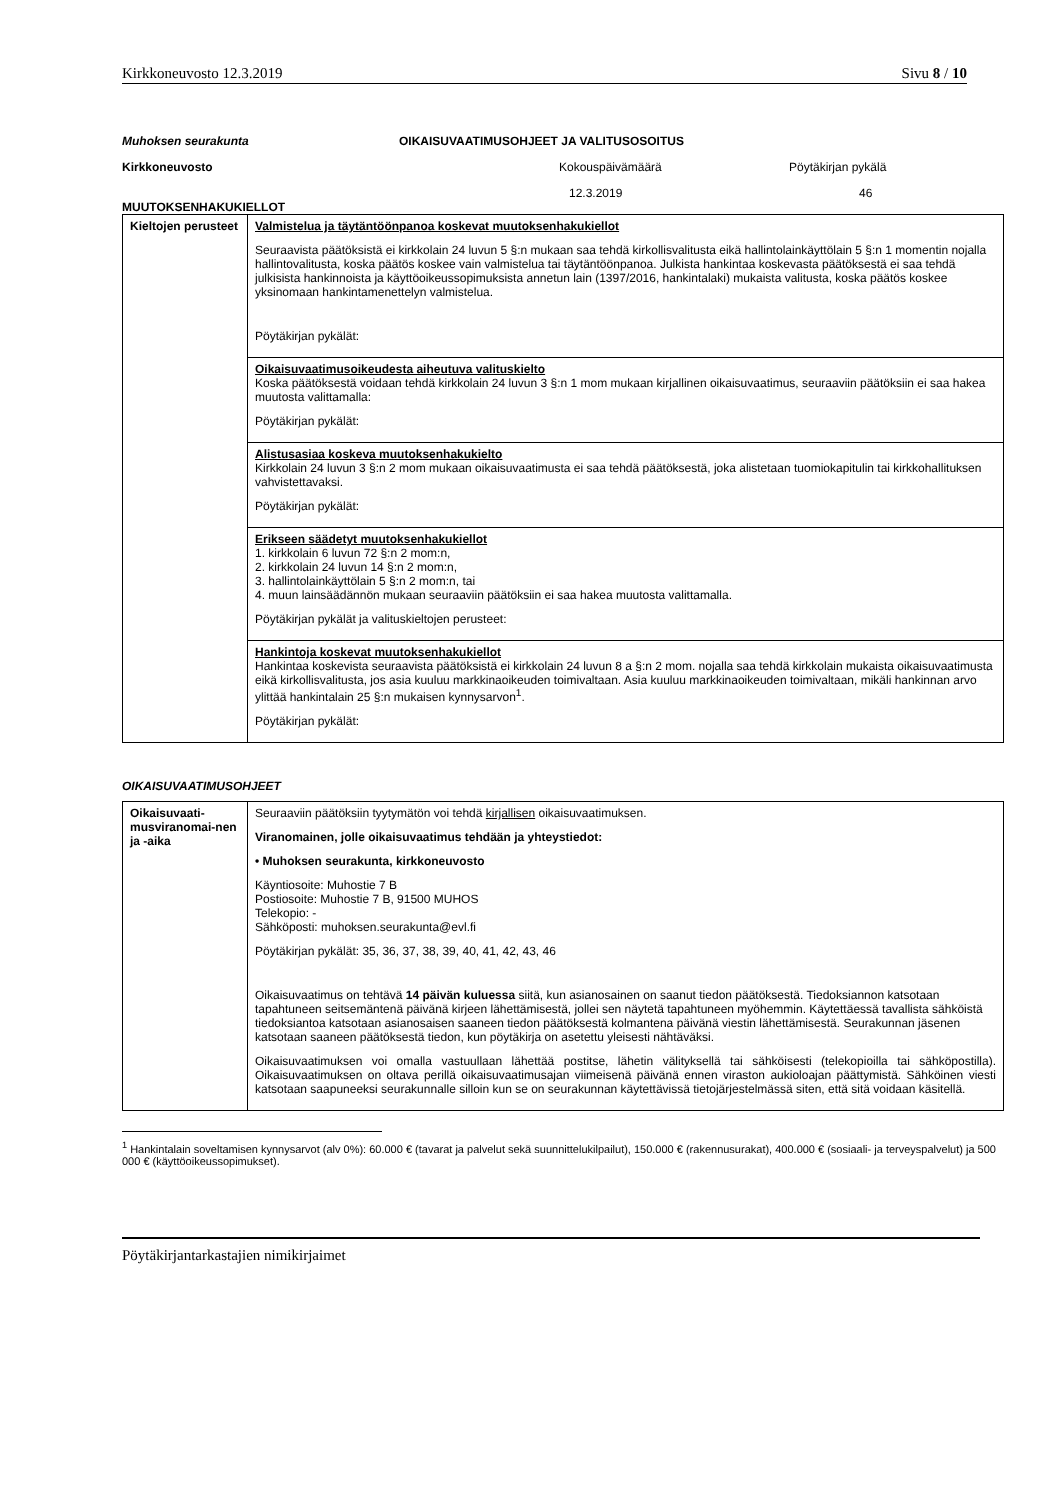Kirkkoneuvosto 12.3.2019 Sivu 8 / 10
Muhoksen seurakunta OIKAISUVAATIMUSOHJEET JA VALITUSOSOITUS Kirkkoneuvosto Kokouspäivämäärä Pöytäkirjan pykälä 12.3.2019 46
MUUTOKSENHAKUKIELLOT
| Kieltojen perusteet | Valmistelua ja täytäntöönpanoa koskevat muutoksenhakukiellot Seuraavista päätöksistä ei kirkkolain 24 luvun 5 §:n mukaan saa tehdä kirkollisvalitusta eikä hallintolainkäyttölain 5 §:n 1 momentin nojalla hallintovalitusta, koska päätös koskee vain valmistelua tai täytäntöönpanoa. Julkista hankintaa koskevasta päätöksestä ei saa tehdä julkisista hankinnoista ja käyttöoikeussopimuksista annetun lain (1397/2016, hankintalaki) mukaista valitusta, koska päätös koskee yksinomaan hankintamenettelyn valmistelua. Pöytäkirjan pykälät: |
| | Oikaisuvaatimusoikeudesta aiheutuva valituskielto Koska päätöksestä voidaan tehdä kirkkolain 24 luvun 3 §:n 1 mom mukaan kirjallinen oikaisuvaatimus, seuraaviin päätöksiin ei saa hakea muutosta valittamalla: Pöytäkirjan pykälät: |
| | Alistusasiaa koskeva muutoksenhakukielto Kirkkolain 24 luvun 3 §:n 2 mom mukaan oikaisuvaatimusta ei saa tehdä päätöksestä, joka alistetaan tuomiokapitulin tai kirkkohallituksen vahvistettavaksi. Pöytäkirjan pykälät: |
| | Erikseen säädetyt muutoksenhakukiellot 1. kirkkolain 6 luvun 72 §:n 2 mom:n, 2. kirkkolain 24 luvun 14 §:n 2 mom:n, 3. hallintolainkäyttölain 5 §:n 2 mom:n, tai 4. muun lainsäädännön mukaan seuraaviin päätöksiin ei saa hakea muutosta valittamalla. Pöytäkirjan pykälät ja valituskieltojen perusteet: |
| | Hankintoja koskevat muutoksenhakukiellot Hankintaa koskevista seuraavista päätöksistä ei kirkkolain 24 luvun 8 a §:n 2 mom. nojalla saa tehdä kirkkolain mukaista oikaisuvaatimusta eikä kirkollisvalitusta, jos asia kuuluu markkinaoikeuden toimivaltaan. Asia kuuluu markkinaoikeuden toimivaltaan, mikäli hankinnan arvo ylittää hankintalain 25 §:n mukaisen kynnysarvon<sup>1</sup>. Pöytäkirjan pykälät: |
OIKAISUVAATIMUSOHJEET
| Oikaisuvaati-musviranomai-nen ja -aika | Seuraaviin päätöksiin tyytymätön voi tehdä kirjallisen oikaisuvaatimuksen. Viranomainen, jolle oikaisuvaatimus tehdään ja yhteystiedot: • Muhoksen seurakunta, kirkkoneuvosto Käyntiosoite: Muhostie 7 B Postiosoite: Muhostie 7 B, 91500 MUHOS Telekopio: - Sähköposti: muhoksen.seurakunta@evl.fi Pöytäkirjan pykälät: 35, 36, 37, 38, 39, 40, 41, 42, 43, 46 Oikaisuvaatimus on tehtävä 14 päivän kuluessa siitä, kun asianosainen on saanut tiedon päätöksestä. Tiedoksiannon katsotaan tapahtuneen seitsemäntenä päivänä kirjeen lähettämisestä, jollei sen näytetä tapahtuneen myöhemmin. Käytettäessä tavallista sähköistä tiedoksiantoa katsotaan asianosaisen saaneen tiedon päätöksestä kolmantena päivänä viestin lähettämisestä. Seurakunnan jäsenen katsotaan saaneen päätöksestä tiedon, kun pöytäkirja on asetettu yleisesti nähtäväksi. Oikaisuvaatimuksen voi omalla vastuullaan lähettää postitse, lähetin välityksellä tai sähköisesti (telekopioilla tai sähköpostilla). Oikaisuvaatimuksen on oltava perillä oikaisuvaatimusajan viimeisenä päivänä ennen viraston aukioloajan päättymistä. Sähköinen viesti katsotaan saapuneeksi seurakunnalle silloin kun se on seurakunnan käytettävissä tietojärjestelmässä siten, että sitä voidaan käsitellä. |
<sup>1</sup> Hankintalain soveltamisen kynnysarvot (alv 0%): 60.000 € (tavarat ja palvelut sekä suunnittelukilpailut), 150.000 € (rakennusurakat), 400.000 € (sosiaali- ja terveyspalvelut) ja 500 000 € (käyttöoikeussopimukset).
Pöytäkirjantarkastajien nimikirjaimet